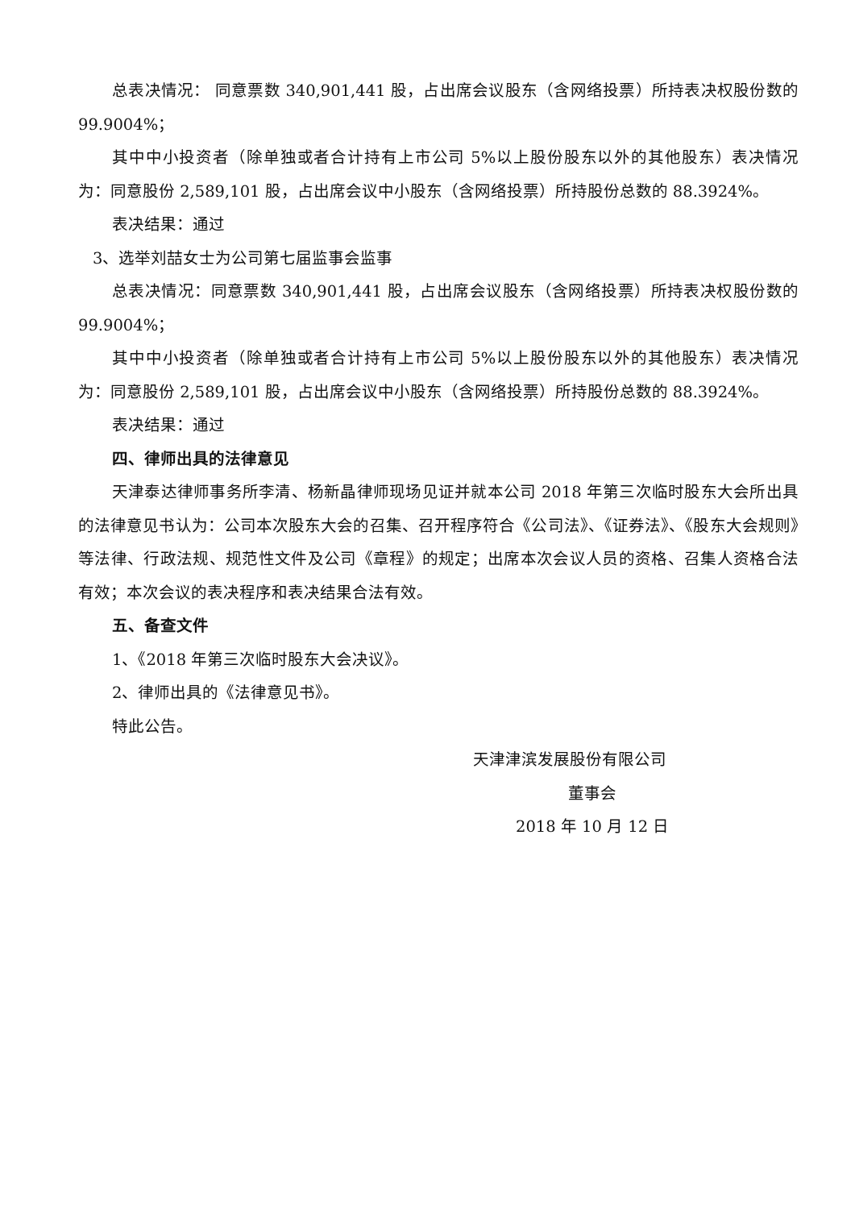总表决情况： 同意票数 340,901,441 股，占出席会议股东（含网络投票）所持表决权股份数的 99.9004%；
其中中小投资者（除单独或者合计持有上市公司 5%以上股份股东以外的其他股东）表决情况为：同意股份 2,589,101 股，占出席会议中小股东（含网络投票）所持股份总数的 88.3924%。
表决结果：通过
3、选举刘喆女士为公司第七届监事会监事
总表决情况：同意票数 340,901,441 股，占出席会议股东（含网络投票）所持表决权股份数的 99.9004%；
其中中小投资者（除单独或者合计持有上市公司 5%以上股份股东以外的其他股东）表决情况为：同意股份 2,589,101 股，占出席会议中小股东（含网络投票）所持股份总数的 88.3924%。
表决结果：通过
四、律师出具的法律意见
天津泰达律师事务所李清、杨新晶律师现场见证并就本公司 2018 年第三次临时股东大会所出具的法律意见书认为：公司本次股东大会的召集、召开程序符合《公司法》、《证券法》、《股东大会规则》等法律、行政法规、规范性文件及公司《章程》的规定；出席本次会议人员的资格、召集人资格合法有效；本次会议的表决程序和表决结果合法有效。
五、备查文件
1、《2018 年第三次临时股东大会决议》。
2、律师出具的《法律意见书》。
特此公告。
天津津滨发展股份有限公司
董事会
2018 年 10 月 12 日